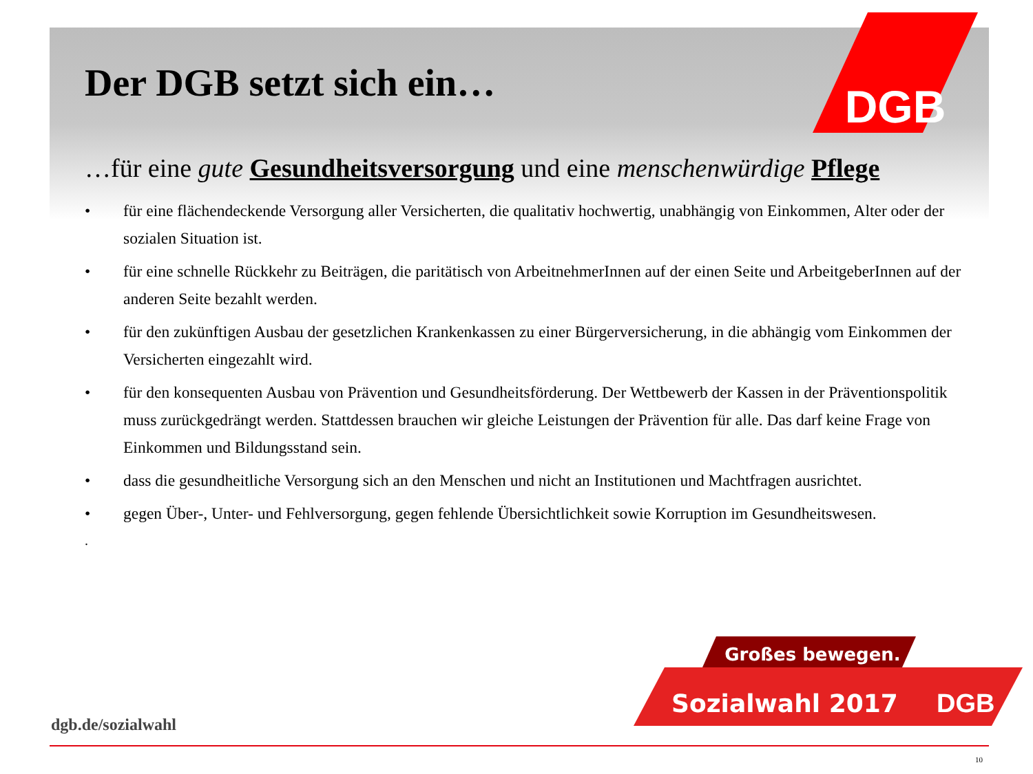DGB
Der DGB setzt sich ein…
…für eine gute Gesundheitsversorgung und eine menschenwürdige Pflege
• für eine flächendeckende Versorgung aller Versicherten, die qualitativ hochwertig, unabhängig von Einkommen, Alter oder der sozialen Situation ist.
• für eine schnelle Rückkehr zu Beiträgen, die paritätisch von ArbeitnehmerInnen auf der einen Seite und ArbeitgeberInnen auf der anderen Seite bezahlt werden.
• für den zukünftigen Ausbau der gesetzlichen Krankenkassen zu einer Bürgerversicherung, in die abhängig vom Einkommen der Versicherten eingezahlt wird.
• für den konsequenten Ausbau von Prävention und Gesundheitsförderung. Der Wettbewerb der Kassen in der Präventionspolitik muss zurückgedrängt werden. Stattdessen brauchen wir gleiche Leistungen der Prävention für alle. Das darf keine Frage von Einkommen und Bildungsstand sein.
• dass die gesundheitliche Versorgung sich an den Menschen und nicht an Institutionen und Machtfragen ausrichtet.
• gegen Über-, Unter- und Fehlversorgung, gegen fehlende Übersichtlichkeit sowie Korruption im Gesundheitswesen.
.
Großes bewegen.
Sozialwahl 2017
DGB
dgb.de/sozialwahl
10